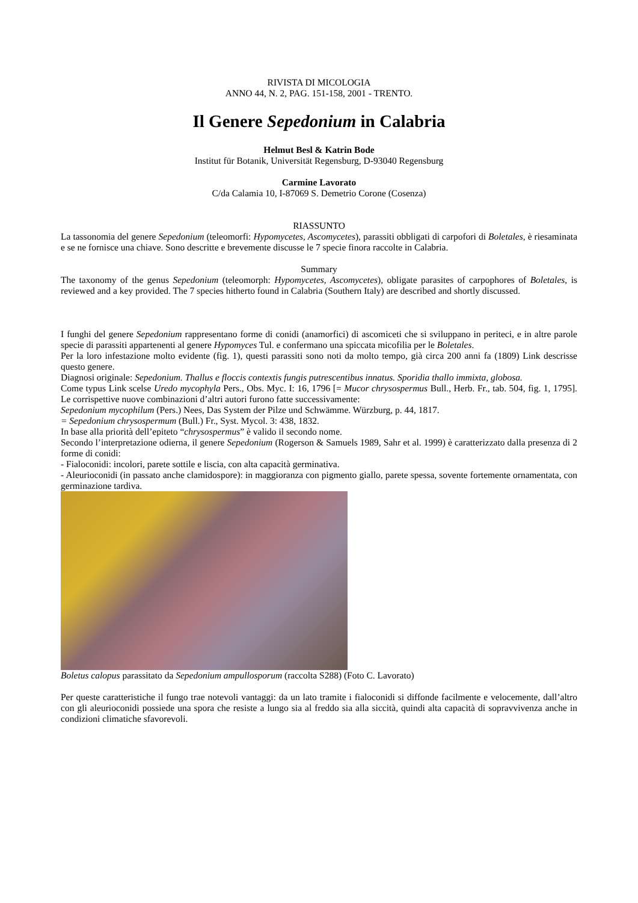RIVISTA DI MICOLOGIA
ANNO 44, N. 2, PAG. 151-158, 2001 - TRENTO.
Il Genere Sepedonium in Calabria
Helmut Besl & Katrin Bode
Institut für Botanik, Universität Regensburg, D-93040 Regensburg
Carmine Lavorato
C/da Calamia 10, I-87069 S. Demetrio Corone (Cosenza)
RIASSUNTO
La tassonomia del genere Sepedonium (teleomorfi: Hypomycetes, Ascomycetes), parassiti obbligati di carpofori di Boletales, è riesaminata e se ne fornisce una chiave. Sono descritte e brevemente discusse le 7 specie finora raccolte in Calabria.
Summary
The taxonomy of the genus Sepedonium (teleomorph: Hypomycetes, Ascomycetes), obligate parasites of carpophores of Boletales, is reviewed and a key provided. The 7 species hitherto found in Calabria (Southern Italy) are described and shortly discussed.
I funghi del genere Sepedonium rappresentano forme di conidi (anamorfici) di ascomiceti che si sviluppano in periteci, e in altre parole specie di parassiti appartenenti al genere Hypomyces Tul. e confermano una spiccata micofilia per le Boletales.
Per la loro infestazione molto evidente (fig. 1), questi parassiti sono noti da molto tempo, già circa 200 anni fa (1809) Link descrisse questo genere.
Diagnosi originale: Sepedonium. Thallus e floccis contextis fungis putrescentibus innatus. Sporidia thallo immixta, globosa.
Come typus Link scelse Uredo mycophyla Pers., Obs. Myc. I: 16, 1796 [= Mucor chrysospermus Bull., Herb. Fr., tab. 504, fig. 1, 1795]. Le corrispettive nuove combinazioni d’altri autori furono fatte successivamente:
Sepedonium mycophilum (Pers.) Nees, Das System der Pilze und Schwämme. Würzburg, p. 44, 1817.
= Sepedonium chrysospermum (Bull.) Fr., Syst. Mycol. 3: 438, 1832.
In base alla priorità dell’epiteto “chrysospermus” è valido il secondo nome.
Secondo l’interpretazione odierna, il genere Sepedonium (Rogerson & Samuels 1989, Sahr et al. 1999) è caratterizzato dalla presenza di 2 forme di conidi:
- Fialoconidi: incolori, parete sottile e liscia, con alta capacità germinativa.
- Aleurioconidi (in passato anche clamidospore): in maggioranza con pigmento giallo, parete spessa, sovente fortemente ornamentata, con germinazione tardiva.
Boletus calopus parassitato da Sepedonium ampullosporum (raccolta S288) (Foto C. Lavorato)
Per queste caratteristiche il fungo trae notevoli vantaggi: da un lato tramite i fialoconidi si diffonde facilmente e velocemente, dall’altro con gli aleurioconidi possiede una spora che resiste a lungo sia al freddo sia alla siccità, quindi alta capacità di sopravvivenza anche in condizioni climatiche sfavorevoli.